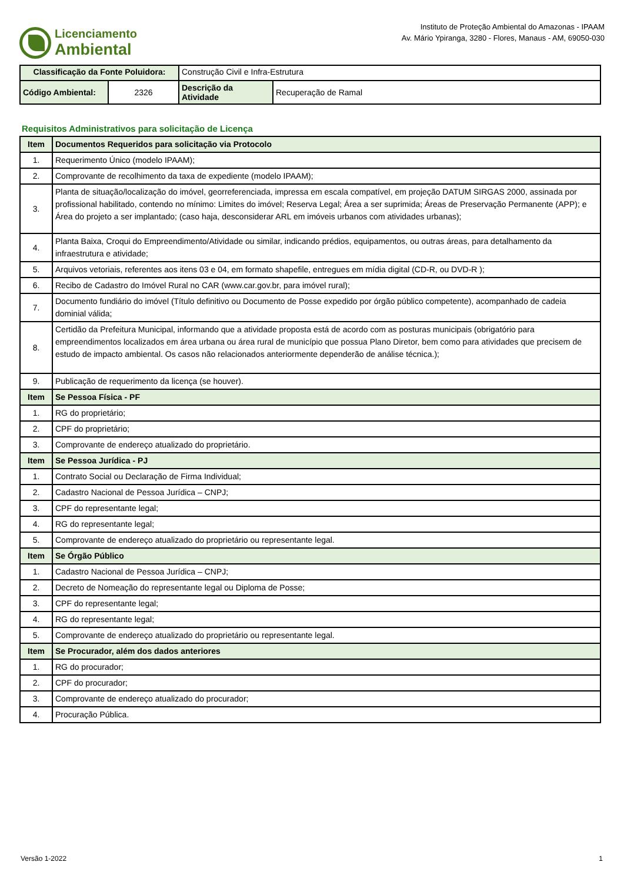Licenciamento
Ambiental
Instituto de Proteção Ambiental do Amazonas - IPAAM
Av. Mário Ypiranga, 3280 - Flores, Manaus - AM, 69050-030
| Classificação da Fonte Poluidora: | | Construção Civil e Infra-Estrutura | |
| Código Ambiental: | 2326 | Descrição da Atividade | Recuperação de Ramal |
Requisitos Administrativos para solicitação de Licença
| Item | Documentos Requeridos para solicitação via Protocolo |
| 1. | Requerimento Único (modelo IPAAM); |
| 2. | Comprovante de recolhimento da taxa de expediente (modelo IPAAM); |
| 3. | Planta de situação/localização do imóvel, georreferenciada, impressa em escala compatível, em projeção DATUM SIRGAS 2000, assinada por profissional habilitado, contendo no mínimo: Limites do imóvel; Reserva Legal; Área a ser suprimida; Áreas de Preservação Permanente (APP); e Área do projeto a ser implantado; (caso haja, desconsiderar ARL em imóveis urbanos com atividades urbanas); |
| 4. | Planta Baixa, Croqui do Empreendimento/Atividade ou similar, indicando prédios, equipamentos, ou outras áreas, para detalhamento da infraestrutura e atividade; |
| 5. | Arquivos vetoriais, referentes aos itens 03 e 04, em formato shapefile, entregues em mídia digital (CD-R, ou DVD-R ); |
| 6. | Recibo de Cadastro do Imóvel Rural no CAR (www.car.gov.br, para imóvel rural); |
| 7. | Documento fundiário do imóvel (Título definitivo ou Documento de Posse expedido por órgão público competente), acompanhado de cadeia dominial válida; |
| 8. | Certidão da Prefeitura Municipal, informando que a atividade proposta está de acordo com as posturas municipais (obrigatório para empreendimentos localizados em área urbana ou área rural de município que possua Plano Diretor, bem como para atividades que precisem de estudo de impacto ambiental. Os casos não relacionados anteriormente dependerão de análise técnica.); |
| 9. | Publicação de requerimento da licença (se houver). |
| Item | Se Pessoa Física - PF |
| 1. | RG do proprietário; |
| 2. | CPF do proprietário; |
| 3. | Comprovante de endereço atualizado do proprietário. |
| Item | Se Pessoa Jurídica - PJ |
| 1. | Contrato Social ou Declaração de Firma Individual; |
| 2. | Cadastro Nacional de Pessoa Jurídica – CNPJ; |
| 3. | CPF do representante legal; |
| 4. | RG do representante legal; |
| 5. | Comprovante de endereço atualizado do proprietário ou representante legal. |
| Item | Se Órgão Público |
| 1. | Cadastro Nacional de Pessoa Jurídica – CNPJ; |
| 2. | Decreto de Nomeação do representante legal ou Diploma de Posse; |
| 3. | CPF do representante legal; |
| 4. | RG do representante legal; |
| 5. | Comprovante de endereço atualizado do proprietário ou representante legal. |
| Item | Se Procurador, além dos dados anteriores |
| 1. | RG do procurador; |
| 2. | CPF do procurador; |
| 3. | Comprovante de endereço atualizado do procurador; |
| 4. | Procuração Pública. |
Versão 1-2022 1